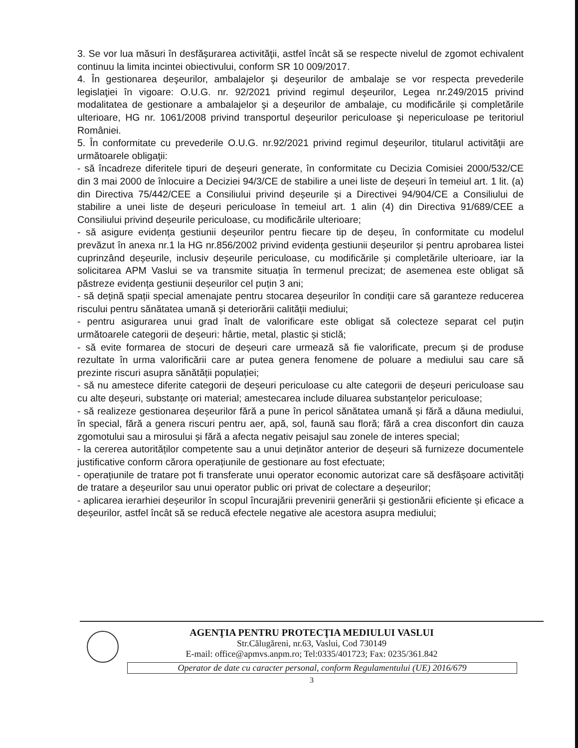3. Se vor lua măsuri în desfăşurarea activităţii, astfel încât să se respecte nivelul de zgomot echivalent continuu la limita incintei obiectivului, conform SR 10 009/2017.
4. În gestionarea deşeurilor, ambalajelor şi deşeurilor de ambalaje se vor respecta prevederile legislaţiei în vigoare: O.U.G. nr. 92/2021 privind regimul deşeurilor, Legea nr.249/2015 privind modalitatea de gestionare a ambalajelor şi a deşeurilor de ambalaje, cu modificările și completările ulterioare, HG nr. 1061/2008 privind transportul deşeurilor periculoase şi nepericuloase pe teritoriul României.
5. În conformitate cu prevederile O.U.G. nr.92/2021 privind regimul deşeurilor, titularul activităţii are următoarele obligaţii:
- să încadreze diferitele tipuri de deşeuri generate, în conformitate cu Decizia Comisiei 2000/532/CE din 3 mai 2000 de înlocuire a Deciziei 94/3/CE de stabilire a unei liste de deșeuri în temeiul art. 1 lit. (a) din Directiva 75/442/CEE a Consiliului privind deșeurile și a Directivei 94/904/CE a Consiliului de stabilire a unei liste de deșeuri periculoase în temeiul art. 1 alin (4) din Directiva 91/689/CEE a Consiliului privind deșeurile periculoase, cu modificările ulterioare;
- să asigure evidența gestiunii deșeurilor pentru fiecare tip de deșeu, în conformitate cu modelul prevăzut în anexa nr.1 la HG nr.856/2002 privind evidența gestiunii deșeurilor și pentru aprobarea listei cuprinzând deșeurile, inclusiv deșeurile periculoase, cu modificările și completările ulterioare, iar la solicitarea APM Vaslui se va transmite situația în termenul precizat; de asemenea este obligat să păstreze evidența gestiunii deșeurilor cel puțin 3 ani;
- să dețină spații special amenajate pentru stocarea deșeurilor în condiții care să garanteze reducerea riscului pentru sănătatea umană și deteriorării calității mediului;
- pentru asigurarea unui grad înalt de valorificare este obligat să colecteze separat cel puțin următoarele categorii de deșeuri: hârtie, metal, plastic și sticlă;
- să evite formarea de stocuri de deșeuri care urmează să fie valorificate, precum și de produse rezultate în urma valorificării care ar putea genera fenomene de poluare a mediului sau care să prezinte riscuri asupra sănătății populației;
- să nu amestece diferite categorii de deșeuri periculoase cu alte categorii de deșeuri periculoase sau cu alte deșeuri, substanțe ori material; amestecarea include diluarea substanțelor periculoase;
- să realizeze gestionarea deșeurilor fără a pune în pericol sănătatea umană și fără a dăuna mediului, în special, fără a genera riscuri pentru aer, apă, sol, faună sau floră; fără a crea disconfort din cauza zgomotului sau a mirosului și fără a afecta negativ peisajul sau zonele de interes special;
- la cererea autorităților competente sau a unui deținător anterior de deșeuri să furnizeze documentele justificative conform cărora operațiunile de gestionare au fost efectuate;
- operațiunile de tratare pot fi transferate unui operator economic autorizat care să desfășoare activități de tratare a deșeurilor sau unui operator public ori privat de colectare a deșeurilor;
- aplicarea ierarhiei deșeurilor în scopul încurajării prevenirii generării și gestionării eficiente și eficace a deșeurilor, astfel încât să se reducă efectele negative ale acestora asupra mediului;
AGENŢIA PENTRU PROTECŢIA MEDIULUI VASLUI
Str.Călugăreni, nr.63, Vaslui, Cod 730149
E-mail: office@apmvs.anpm.ro; Tel:0335/401723; Fax: 0235/361.842
Operator de date cu caracter personal, conform Regulamentului (UE) 2016/679
3